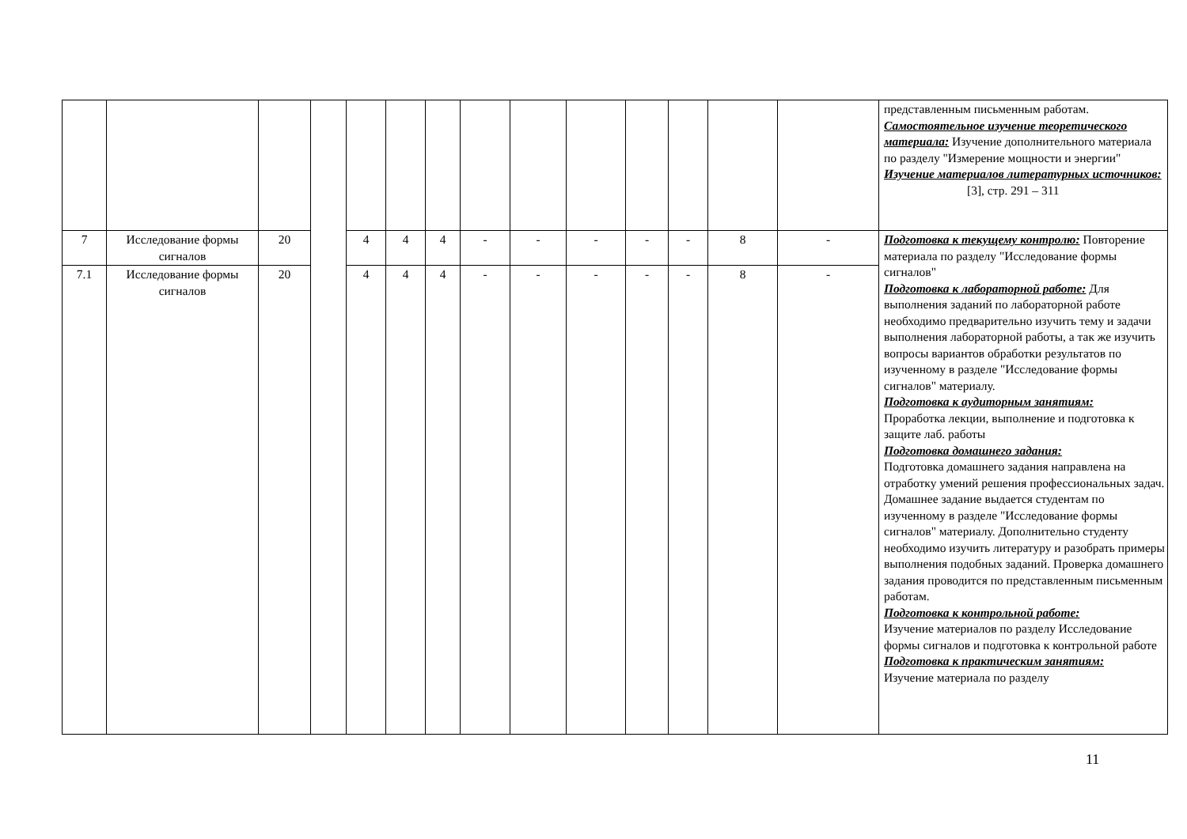| | | | | | | | | | | | | | | представленным письменным работам. Самостоятельное изучение теоретического материала: Изучение дополнительного материала по разделу "Измерение мощности и энергии" Изучение материалов литературных источников: [3], стр. 291 – 311 |
| 7 | Исследование формы сигналов | 20 | | 4 | 4 | 4 | - | - | - | - | - | 8 | - | Подготовка к текущему контролю: Повторение материала по разделу "Исследование формы сигналов" Подготовка к лабораторной работе: Для выполнения заданий по лабораторной работе необходимо предварительно изучить тему и задачи выполнения лабораторной работы, а так же изучить вопросы вариантов обработки результатов по изученному в разделе "Исследование формы сигналов" материалу. Подготовка к аудиторным занятиям: Проработка лекции, выполнение и подготовка к защите лаб. работы Подготовка домашнего задания: Подготовка домашнего задания направлена на отработку умений решения профессиональных задач. Домашнее задание выдается студентам по изученному в разделе "Исследование формы сигналов" материалу. Дополнительно студенту необходимо изучить литературу и разобрать примеры выполнения подобных заданий. Проверка домашнего задания проводится по представленным письменным работам. Подготовка к контрольной работе: Изучение материалов по разделу Исследование формы сигналов и подготовка к контрольной работе Подготовка к практическим занятиям: Изучение материала по разделу |
| 7.1 | Исследование формы сигналов | 20 | | 4 | 4 | 4 | - | - | - | - | - | 8 | - | |
11